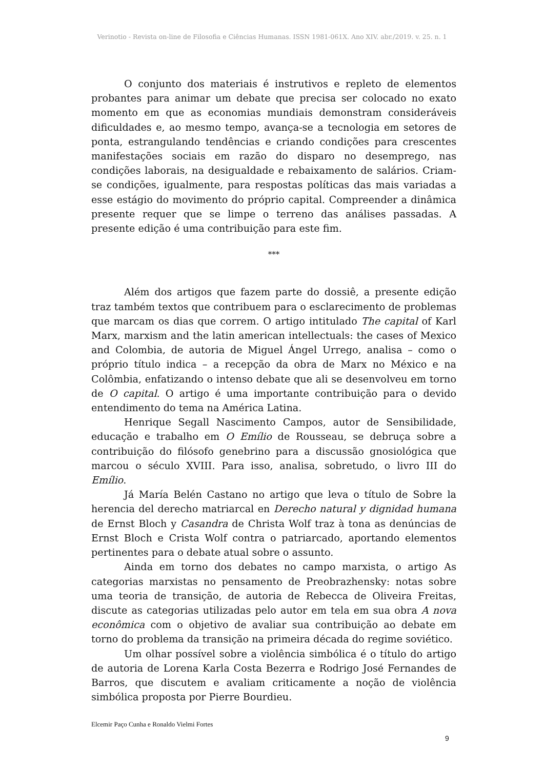Verinotio - Revista on-line de Filosofia e Ciências Humanas. ISSN 1981-061X. Ano XIV. abr./2019. v. 25. n. 1
O conjunto dos materiais é instrutivos e repleto de elementos probantes para animar um debate que precisa ser colocado no exato momento em que as economias mundiais demonstram consideráveis dificuldades e, ao mesmo tempo, avança-se a tecnologia em setores de ponta, estrangulando tendências e criando condições para crescentes manifestações sociais em razão do disparo no desemprego, nas condições laborais, na desigualdade e rebaixamento de salários. Criam-se condições, igualmente, para respostas políticas das mais variadas a esse estágio do movimento do próprio capital. Compreender a dinâmica presente requer que se limpe o terreno das análises passadas. A presente edição é uma contribuição para este fim.
***
Além dos artigos que fazem parte do dossiê, a presente edição traz também textos que contribuem para o esclarecimento de problemas que marcam os dias que correm. O artigo intitulado The capital of Karl Marx, marxism and the latin american intellectuals: the cases of Mexico and Colombia, de autoria de Miguel Ángel Urrego, analisa – como o próprio título indica – a recepção da obra de Marx no México e na Colômbia, enfatizando o intenso debate que ali se desenvolveu em torno de O capital. O artigo é uma importante contribuição para o devido entendimento do tema na América Latina.
Henrique Segall Nascimento Campos, autor de Sensibilidade, educação e trabalho em O Emílio de Rousseau, se debruça sobre a contribuição do filósofo genebrino para a discussão gnosiológica que marcou o século XVIII. Para isso, analisa, sobretudo, o livro III do Emílio.
Já María Belén Castano no artigo que leva o título de Sobre la herencia del derecho matriarcal en Derecho natural y dignidad humana de Ernst Bloch y Casandra de Christa Wolf traz à tona as denúncias de Ernst Bloch e Crista Wolf contra o patriarcado, aportando elementos pertinentes para o debate atual sobre o assunto.
Ainda em torno dos debates no campo marxista, o artigo As categorias marxistas no pensamento de Preobrazhensky: notas sobre uma teoria de transição, de autoria de Rebecca de Oliveira Freitas, discute as categorias utilizadas pelo autor em tela em sua obra A nova econômica com o objetivo de avaliar sua contribuição ao debate em torno do problema da transição na primeira década do regime soviético.
Um olhar possível sobre a violência simbólica é o título do artigo de autoria de Lorena Karla Costa Bezerra e Rodrigo José Fernandes de Barros, que discutem e avaliam criticamente a noção de violência simbólica proposta por Pierre Bourdieu.
Elcemir Paço Cunha e Ronaldo Vielmi Fortes
9